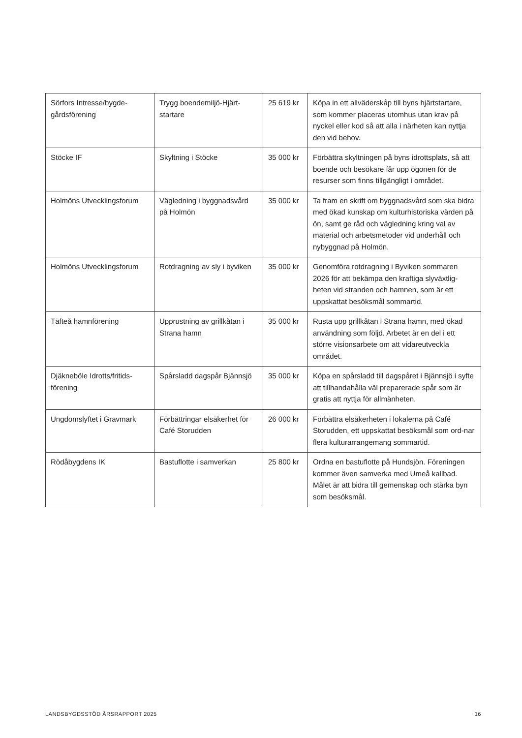| Sörfors Intresse/bygde-gårdsförening | Trygg boendemiljö-Hjärt-startare | 25 619 kr | Köpa in ett allväderskåp till byns hjärtstartare, som kommer placeras utomhus utan krav på nyckel eller kod så att alla i närheten kan nyttja den vid behov. |
| Stöcke IF | Skyltning i Stöcke | 35 000 kr | Förbättra skyltningen på byns idrottsplats, så att boende och besökare får upp ögonen för de resurser som finns tillgängligt i området. |
| Holmöns Utvecklingsforum | Vägledning i byggnadsvård på Holmön | 35 000 kr | Ta fram en skrift om byggnadsvård som ska bidra med ökad kunskap om kulturhistoriska värden på ön, samt ge råd och vägledning kring val av material och arbetsmetoder vid underhåll och nybyggnad på Holmön. |
| Holmöns Utvecklingsforum | Rotdragning av sly i byviken | 35 000 kr | Genomföra rotdragning i Byviken sommaren 2026 för att bekämpa den kraftiga slyväxtlig-heten vid stranden och hamnen, som är ett uppskattat besöksmål sommartid. |
| Täfteå hamnförening | Upprustning av grillkåtan i Strana hamn | 35 000 kr | Rusta upp grillkåtan i Strana hamn, med ökad användning som följd. Arbetet är en del i ett större visionsarbete om att vidareutveckla området. |
| Djäkneböle Idrotts/fritids-förening | Spårsladd dagspår Bjännsjö | 35 000 kr | Köpa en spårsladd till dagspåret i Bjännsjö i syfte att tillhandahålla väl preparerade spår som är gratis att nyttja för allmänheten. |
| Ungdomslyftet i Gravmark | Förbättringar elsäkerhet för Café Storudden | 26 000 kr | Förbättra elsäkerheten i lokalerna på Café Storudden, ett uppskattat besöksmål som ord-nar flera kulturarrangemang sommartid. |
| Rödåbygdens IK | Bastuflotte i samverkan | 25 800 kr | Ordna en bastuflotte på Hundsjön. Föreningen kommer även samverka med Umeå kallbad. Målet är att bidra till gemenskap och stärka byn som besöksmål. |
LANDSBYGDSSTÖD ÅRSRAPPORT 2025 16